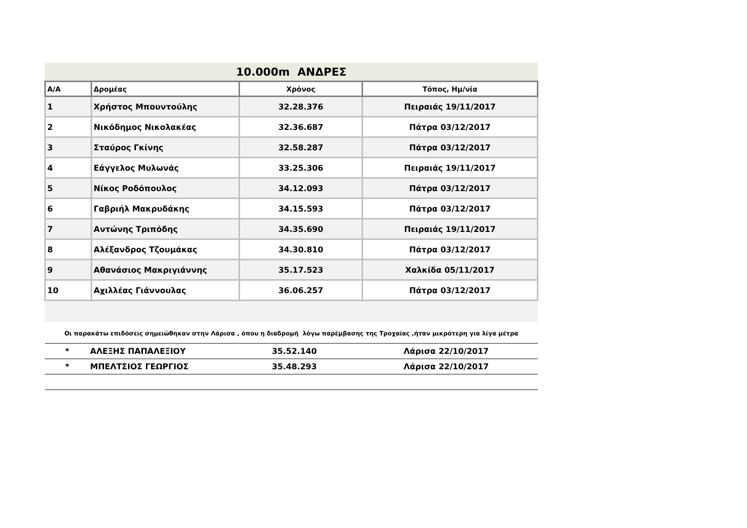10.000m ΑΝΔΡΕΣ
| Α/Α | Δρομέας | Χρόνος | Τόπος, Ημ/νία |
| --- | --- | --- | --- |
| 1 | Χρήστος Μπουντούλης | 32.28.376 | Πειραιάς 19/11/2017 |
| 2 | Νικόδημος Νικολακέας | 32.36.687 | Πάτρα 03/12/2017 |
| 3 | Σταύρος Γκίνης | 32.58.287 | Πάτρα 03/12/2017 |
| 4 | Εάγγελος Μυλωνάς | 33.25.306 | Πειραιάς 19/11/2017 |
| 5 | Νίκος Ροδόπουλος | 34.12.093 | Πάτρα 03/12/2017 |
| 6 | Γαβριήλ Μακρυδάκης | 34.15.593 | Πάτρα 03/12/2017 |
| 7 | Αντώνης Τριπόδης | 34.35.690 | Πειραιάς 19/11/2017 |
| 8 | Αλέξανδρος Τζουμάκας | 34.30.810 | Πάτρα 03/12/2017 |
| 9 | Αθανάσιος Μακριγιάννης | 35.17.523 | Χαλκίδα 05/11/2017 |
| 10 | Αχιλλέας Γιάννουλας | 36.06.257 | Πάτρα 03/12/2017 |
Οι παρακάτω επιδόσεις σημειώθηκαν στην Λάρισα , όπου η διαδρομή λόγω παρέμβασης της Τροχαίας ,ήταν μικρότερη για λίγα μέτρα
| * | ΑΛΕΞΗΣ ΠΑΠΑΛΕΞΙΟΥ | 35.52.140 | Λάρισα 22/10/2017 |
| * | ΜΠΕΛΤΣΙΟΣ ΓΕΩΡΓΙΟΣ | 35.48.293 | Λάρισα 22/10/2017 |